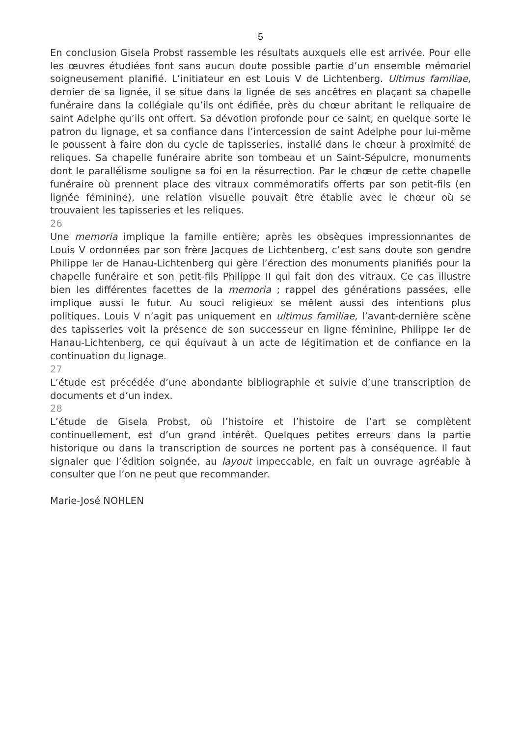5
En conclusion Gisela Probst rassemble les résultats auxquels elle est arrivée. Pour elle les œuvres étudiées font sans aucun doute possible partie d’un ensemble mémoriel soigneusement planifié. L’initiateur en est Louis V de Lichtenberg. Ultimus familiae, dernier de sa lignée, il se situe dans la lignée de ses ancêtres en plaçant sa chapelle funéraire dans la collégiale qu’ils ont édifiée, près du chœur abritant le reliquaire de saint Adelphe qu’ils ont offert. Sa dévotion profonde pour ce saint, en quelque sorte le patron du lignage, et sa confiance dans l’intercession de saint Adelphe pour lui-même le poussent à faire don du cycle de tapisseries, installé dans le chœur à proximité de reliques. Sa chapelle funéraire abrite son tombeau et un Saint-Sépulcre, monuments dont le parallélisme souligne sa foi en la résurrection. Par le chœur de cette chapelle funéraire où prennent place des vitraux commémoratifs offerts par son petit-fils (en lignée féminine), une relation visuelle pouvait être établie avec le chœur où se trouvaient les tapisseries et les reliques.
26
Une memoria implique la famille entière; après les obsèques impressionnantes de Louis V ordonnées par son frère Jacques de Lichtenberg, c’est sans doute son gendre Philippe Ier de Hanau-Lichtenberg qui gère l’érection des monuments planifiés pour la chapelle funéraire et son petit-fils Philippe II qui fait don des vitraux. Ce cas illustre bien les différentes facettes de la memoria ; rappel des générations passées, elle implique aussi le futur. Au souci religieux se mêlent aussi des intentions plus politiques. Louis V n’agit pas uniquement en ultimus familiae, l’avant-dernière scène des tapisseries voit la présence de son successeur en ligne féminine, Philippe Ier de Hanau-Lichtenberg, ce qui équivaut à un acte de légitimation et de confiance en la continuation du lignage.
27
L’étude est précédée d’une abondante bibliographie et suivie d’une transcription de documents et d’un index.
28
L’étude de Gisela Probst, où l’histoire et l’histoire de l’art se complètent continuellement, est d’un grand intérêt. Quelques petites erreurs dans la partie historique ou dans la transcription de sources ne portent pas à conséquence. Il faut signaler que l’édition soignée, au layout impeccable, en fait un ouvrage agréable à consulter que l’on ne peut que recommander.
Marie-José NOHLEN